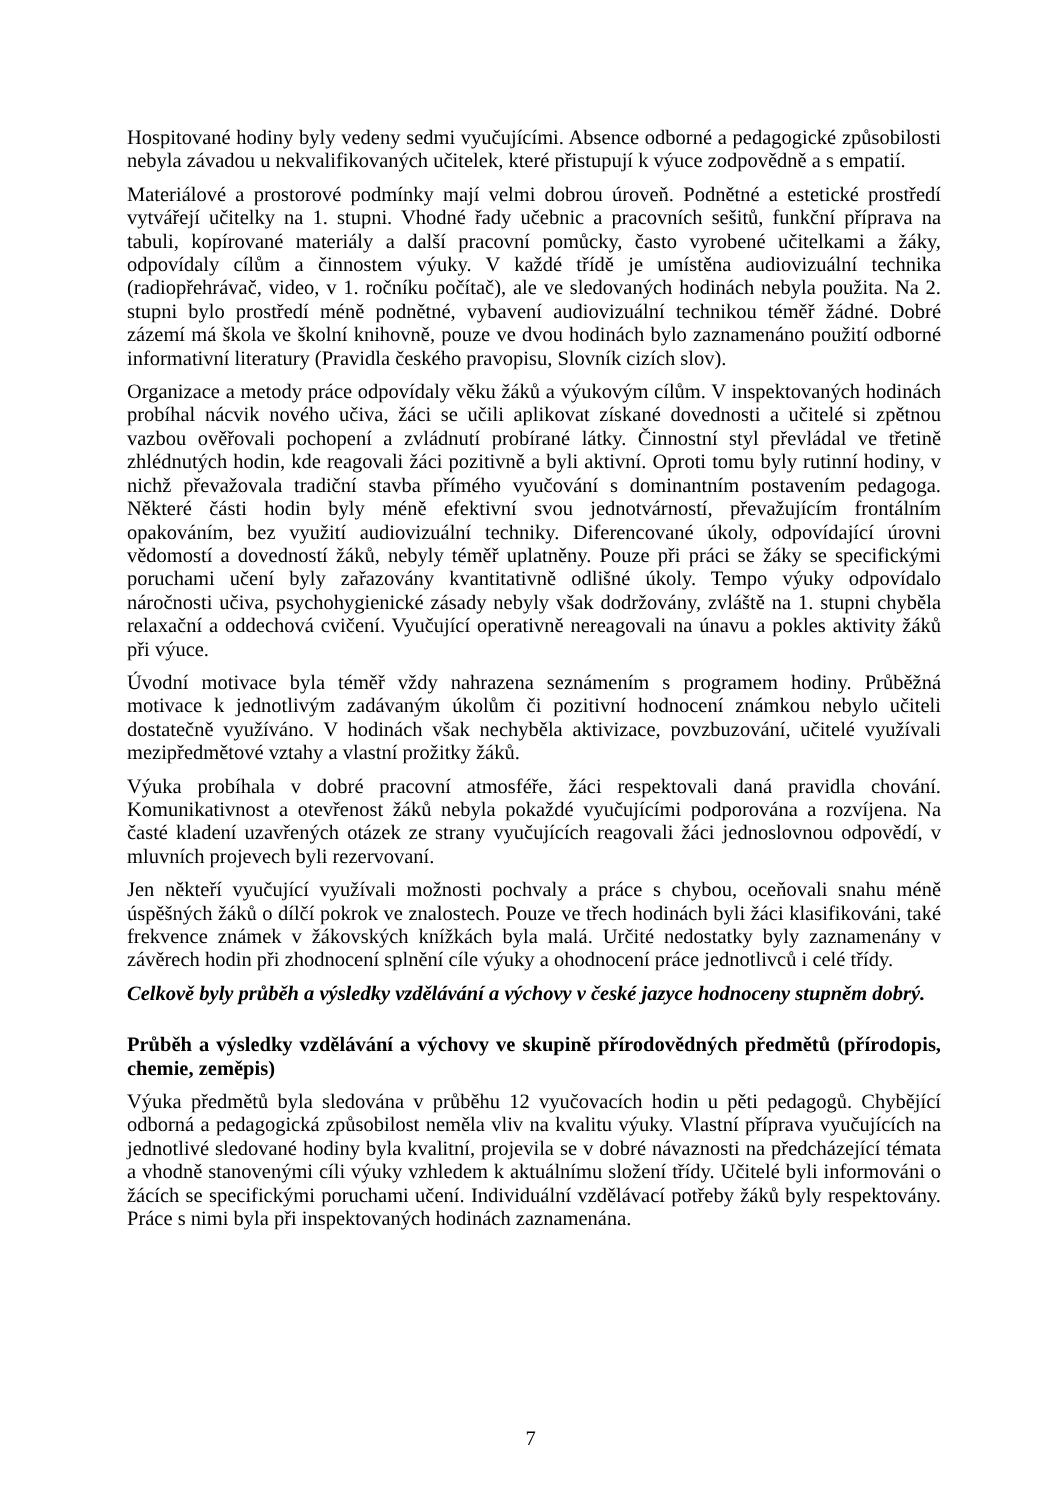Hospitované hodiny byly vedeny sedmi vyučujícími. Absence odborné a pedagogické způsobilosti nebyla závadou u nekvalifikovaných učitelek, které přistupují k výuce zodpovědně a s empatií.
Materiálové a prostorové podmínky mají velmi dobrou úroveň. Podnětné a estetické prostředí vytvářejí učitelky na 1. stupni. Vhodné řady učebnic a pracovních sešitů, funkční příprava na tabuli, kopírované materiály a další pracovní pomůcky, často vyrobené učitelkami a žáky, odpovídaly cílům a činnostem výuky. V každé třídě je umístěna audiovizuální technika (radiopřehrávač, video, v 1. ročníku počítač), ale ve sledovaných hodinách nebyla použita. Na 2. stupni bylo prostředí méně podnětné, vybavení audiovizuální technikou téměř žádné. Dobré zázemí má škola ve školní knihovně, pouze ve dvou hodinách bylo zaznamenáno použití odborné informativní literatury (Pravidla českého pravopisu, Slovník cizích slov).
Organizace a metody práce odpovídaly věku žáků a výukovým cílům. V inspektovaných hodinách probíhal nácvik nového učiva, žáci se učili aplikovat získané dovednosti a učitelé si zpětnou vazbou ověřovali pochopení a zvládnutí probírané látky. Činnostní styl převládal ve třetině zhlédnutých hodin, kde reagovali žáci pozitivně a byli aktivní. Oproti tomu byly rutinní hodiny, v nichž převažovala tradiční stavba přímého vyučování s dominantním postavením pedagoga. Některé části hodin byly méně efektivní svou jednotvárností, převažujícím frontálním opakováním, bez využití audiovizuální techniky. Diferencované úkoly, odpovídající úrovni vědomostí a dovedností žáků, nebyly téměř uplatněny. Pouze při práci se žáky se specifickými poruchami učení byly zařazovány kvantitativně odlišné úkoly. Tempo výuky odpovídalo náročnosti učiva, psychohygienické zásady nebyly však dodržovány, zvláště na 1. stupni chyběla relaxační a oddechová cvičení. Vyučující operativně nereagovali na únavu a pokles aktivity žáků při výuce.
Úvodní motivace byla téměř vždy nahrazena seznámením s programem hodiny. Průběžná motivace k jednotlivým zadávaným úkolům či pozitivní hodnocení známkou nebylo učiteli dostatečně využíváno. V hodinách však nechyběla aktivizace, povzbuzování, učitelé využívali mezipředmětové vztahy a vlastní prožitky žáků.
Výuka probíhala v dobré pracovní atmosféře, žáci respektovali daná pravidla chování. Komunikativnost a otevřenost žáků nebyla pokaždé vyučujícími podporována a rozvíjena. Na časté kladení uzavřených otázek ze strany vyučujících reagovali žáci jednoslovnou odpovědí, v mluvních projevech byli rezervovaní.
Jen někteří vyučující využívali možnosti pochvaly a práce s chybou, oceňovali snahu méně úspěšných žáků o dílčí pokrok ve znalostech. Pouze ve třech hodinách byli žáci klasifikováni, také frekvence známek v žákovských knížkách byla malá. Určité nedostatky byly zaznamenány v závěrech hodin při zhodnocení splnění cíle výuky a ohodnocení práce jednotlivců i celé třídy.
Celkově byly průběh a výsledky vzdělávání a výchovy v české jazyce hodnoceny stupněm dobrý.
Průběh a výsledky vzdělávání a výchovy ve skupině přírodovědných předmětů (přírodopis, chemie, zeměpis)
Výuka předmětů byla sledována v průběhu 12 vyučovacích hodin u pěti pedagogů. Chybějící odborná a pedagogická způsobilost neměla vliv na kvalitu výuky. Vlastní příprava vyučujících na jednotlivé sledované hodiny byla kvalitní, projevila se v dobré návaznosti na předcházející témata a vhodně stanovenými cíli výuky vzhledem k aktuálnímu složení třídy. Učitelé byli informováni o žácích se specifickými poruchami učení. Individuální vzdělávací potřeby žáků byly respektovány. Práce s nimi byla při inspektovaných hodinách zaznamenána.
7